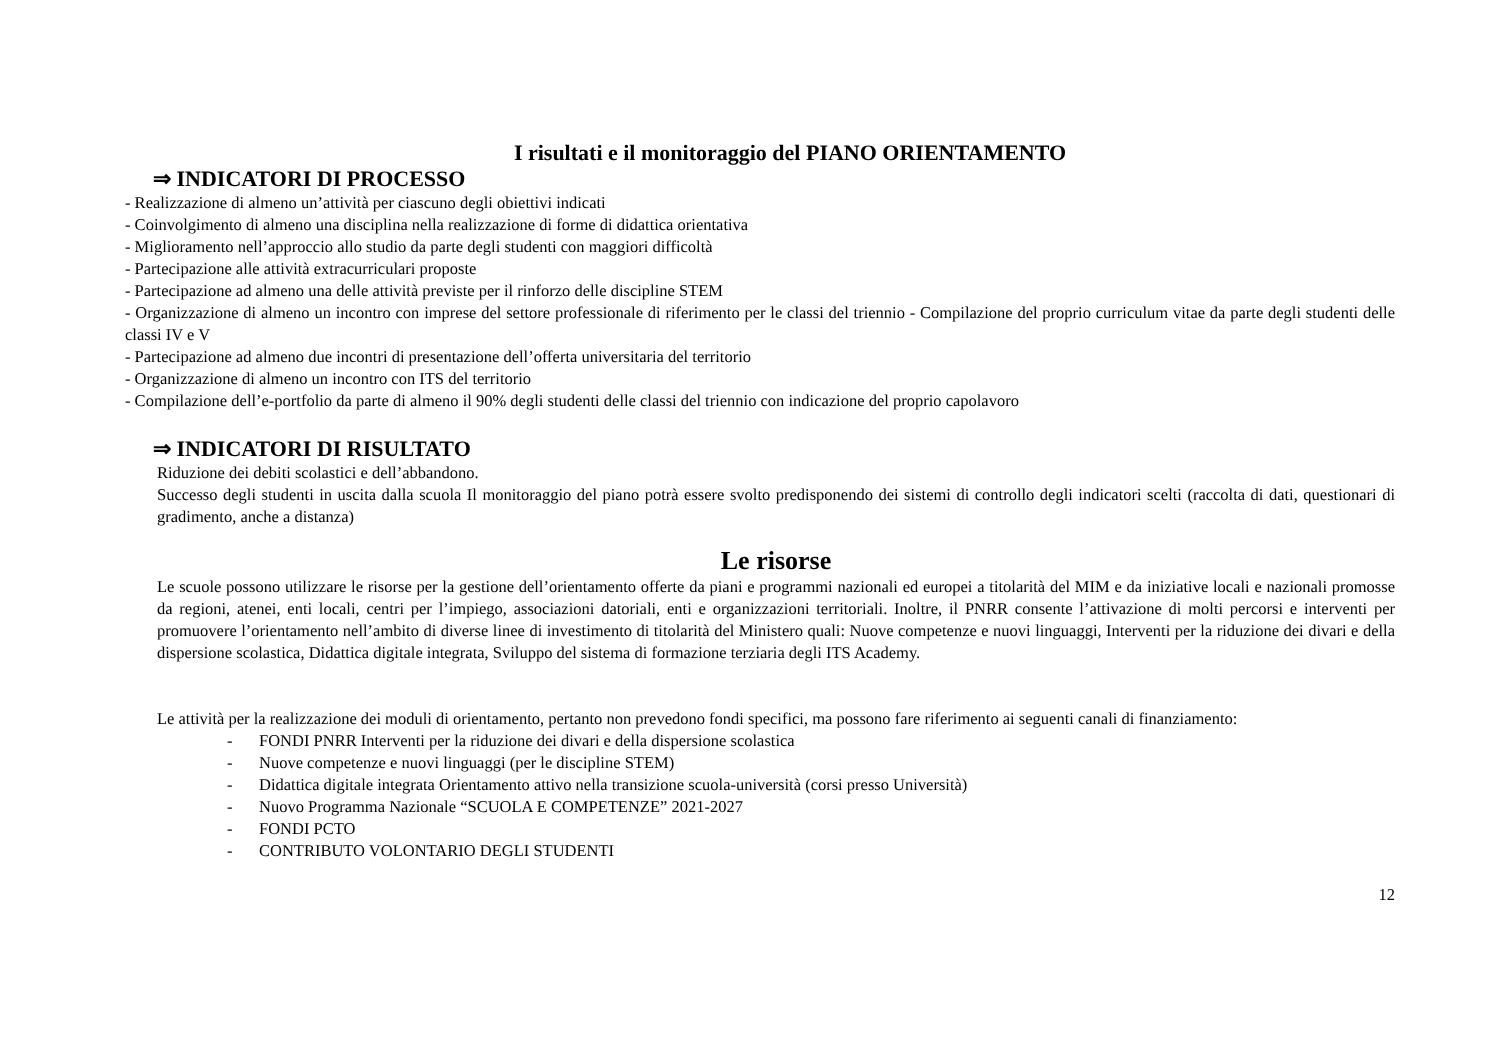I risultati e il monitoraggio del PIANO ORIENTAMENTO
⇒ INDICATORI DI PROCESSO
- Realizzazione di almeno un’attività per ciascuno degli obiettivi indicati
- Coinvolgimento di almeno una disciplina nella realizzazione di forme di didattica orientativa
- Miglioramento nell’approccio allo studio da parte degli studenti con maggiori difficoltà
- Partecipazione alle attività extracurriculari proposte
- Partecipazione ad almeno una delle attività previste per il rinforzo delle discipline STEM
- Organizzazione di almeno un incontro con imprese del settore professionale di riferimento per le classi del triennio - Compilazione del proprio curriculum vitae da parte degli studenti delle classi IV e V
- Partecipazione ad almeno due incontri di presentazione dell’offerta universitaria del territorio
- Organizzazione di almeno un incontro con ITS del territorio
- Compilazione dell’e-portfolio da parte di almeno il 90% degli studenti delle classi del triennio con indicazione del proprio capolavoro
⇒ INDICATORI DI RISULTATO
Riduzione dei debiti scolastici e dell’abbandono.
Successo degli studenti in uscita dalla scuola Il monitoraggio del piano potrà essere svolto predisponendo dei sistemi di controllo degli indicatori scelti (raccolta di dati, questionari di gradimento, anche a distanza)
Le risorse
Le scuole possono utilizzare le risorse per la gestione dell’orientamento offerte da piani e programmi nazionali ed europei a titolarità del MIM e da iniziative locali e nazionali promosse da regioni, atenei, enti locali, centri per l’impiego, associazioni datoriali, enti e organizzazioni territoriali. Inoltre, il PNRR consente l’attivazione di molti percorsi e interventi per promuovere l’orientamento nell’ambito di diverse linee di investimento di titolarità del Ministero quali: Nuove competenze e nuovi linguaggi, Interventi per la riduzione dei divari e della dispersione scolastica, Didattica digitale integrata, Sviluppo del sistema di formazione terziaria degli ITS Academy.
Le attività per la realizzazione dei moduli di orientamento, pertanto non prevedono fondi specifici, ma possono fare riferimento ai seguenti canali di finanziamento:
- FONDI PNRR Interventi per la riduzione dei divari e della dispersione scolastica
- Nuove competenze e nuovi linguaggi (per le discipline STEM)
- Didattica digitale integrata Orientamento attivo nella transizione scuola-università (corsi presso Università)
- Nuovo Programma Nazionale “SCUOLA E COMPETENZE” 2021-2027
- FONDI PCTO
- CONTRIBUTO VOLONTARIO DEGLI STUDENTI
12